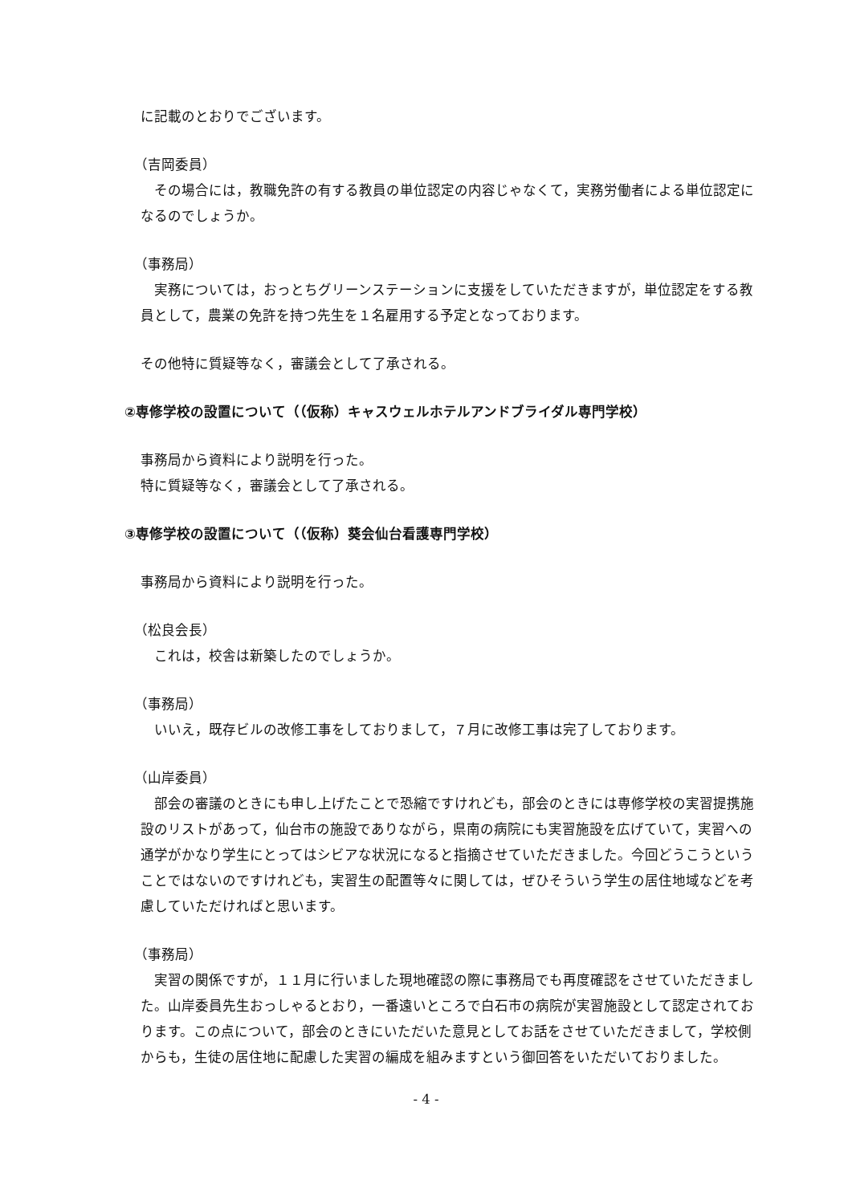に記載のとおりでございます。
（吉岡委員）
その場合には，教職免許の有する教員の単位認定の内容じゃなくて，実務労働者による単位認定になるのでしょうか。
（事務局）
実務については，おっとちグリーンステーションに支援をしていただきますが，単位認定をする教員として，農業の免許を持つ先生を１名雇用する予定となっております。
その他特に質疑等なく，審議会として了承される。
②専修学校の設置について（（仮称）キャスウェルホテルアンドブライダル専門学校）
事務局から資料により説明を行った。
特に質疑等なく，審議会として了承される。
③専修学校の設置について（（仮称）葵会仙台看護専門学校）
事務局から資料により説明を行った。
（松良会長）
これは，校舎は新築したのでしょうか。
（事務局）
いいえ，既存ビルの改修工事をしておりまして，７月に改修工事は完了しております。
（山岸委員）
部会の審議のときにも申し上げたことで恐縮ですけれども，部会のときには専修学校の実習提携施設のリストがあって，仙台市の施設でありながら，県南の病院にも実習施設を広げていて，実習への通学がかなり学生にとってはシビアな状況になると指摘させていただきました。今回どうこうということではないのですけれども，実習生の配置等々に関しては，ぜひそういう学生の居住地域などを考慮していただければと思います。
（事務局）
実習の関係ですが，１１月に行いました現地確認の際に事務局でも再度確認をさせていただきました。山岸委員先生おっしゃるとおり，一番遠いところで白石市の病院が実習施設として認定されております。この点について，部会のときにいただいた意見としてお話をさせていただきまして，学校側からも，生徒の居住地に配慮した実習の編成を組みますという御回答をいただいておりました。
- 4 -